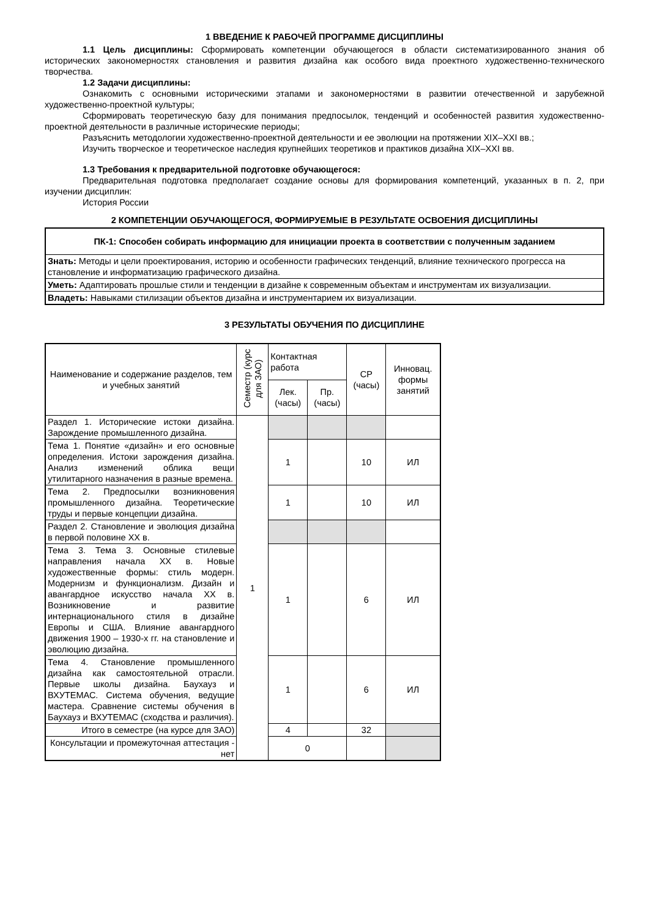1 ВВЕДЕНИЕ К РАБОЧЕЙ ПРОГРАММЕ ДИСЦИПЛИНЫ
1.1 Цель дисциплины: Сформировать компетенции обучающегося в области систематизированного знания об исторических закономерностях становления и развития дизайна как особого вида проектного художественно-технического творчества.
1.2 Задачи дисциплины:
Ознакомить с основными историческими этапами и закономерностями в развитии отечественной и зарубежной художественно-проектной культуры;
Сформировать теоретическую базу для понимания предпосылок, тенденций и особенностей развития художественно-проектной деятельности в различные исторические периоды;
Разъяснить методологии художественно-проектной деятельности и ее эволюции на протяжении XIX–XXI вв.;
Изучить творческое и теоретическое наследия крупнейших теоретиков и практиков дизайна XIX–XXI вв.
1.3 Требования к предварительной подготовке обучающегося:
Предварительная подготовка предполагает создание основы для формирования компетенций, указанных в п. 2, при изучении дисциплин:
История России
2 КОМПЕТЕНЦИИ ОБУЧАЮЩЕГОСЯ, ФОРМИРУЕМЫЕ В РЕЗУЛЬТАТЕ ОСВОЕНИЯ ДИСЦИПЛИНЫ
| ПК-1: Способен собирать информацию для инициации проекта в соответствии с полученным заданием |
| Знать: Методы и цели проектирования, историю и особенности графических тенденций, влияние технического прогресса на становление и информатизацию графического дизайна. |
| Уметь: Адаптировать прошлые стили и тенденции в дизайне к современным объектам и инструментам их визуализации. |
| Владеть: Навыками стилизации объектов дизайна и инструментарием их визуализации. |
3 РЕЗУЛЬТАТЫ ОБУЧЕНИЯ ПО ДИСЦИПЛИНЕ
| Наименование и содержание разделов, тем и учебных занятий | Семестр (курс для ЗАО) | Контактная работа | | СР (часы) | Инновац. формы занятий |
| --- | --- | --- | --- | --- | --- |
| | | Лек. (часы) | Пр. (часы) | | |
| Раздел 1. Исторические истоки дизайна. Зарождение промышленного дизайна. | 1 | | | | |
| Тема 1. Понятие «дизайн» и его основные определения. Истоки зарождения дизайна. Анализ изменений облика вещи утилитарного назначения в разные времена. | | 1 | | 10 | ИЛ |
| Тема 2. Предпосылки возникновения промышленного дизайна. Теоретические труды и первые концепции дизайна. | | 1 | | 10 | ИЛ |
| Раздел 2. Становление и эволюция дизайна в первой половине XX в. | | | | | |
| Тема 3. Тема 3. Основные стилевые направления начала XX в. Новые художественные формы: стиль модерн. Модернизм и функционализм. Дизайн и авангардное искусство начала XX в. Возникновение и развитие интернационального стиля в дизайне Европы и США. Влияние авангардного движения 1900 – 1930-х гг. на становление и эволюцию дизайна. | | 1 | | 6 | ИЛ |
| Тема 4. Становление промышленного дизайна как самостоятельной отрасли. Первые школы дизайна. Баухауз и ВХУТЕМАС. Система обучения, ведущие мастера. Сравнение системы обучения в Баухауз и ВХУТЕМАС (сходства и различия). | | 1 | | 6 | ИЛ |
| Итого в семестре (на курсе для ЗАО) | | 4 | | 32 | |
| Консультации и промежуточная аттестация - нет | | 0 | | | |